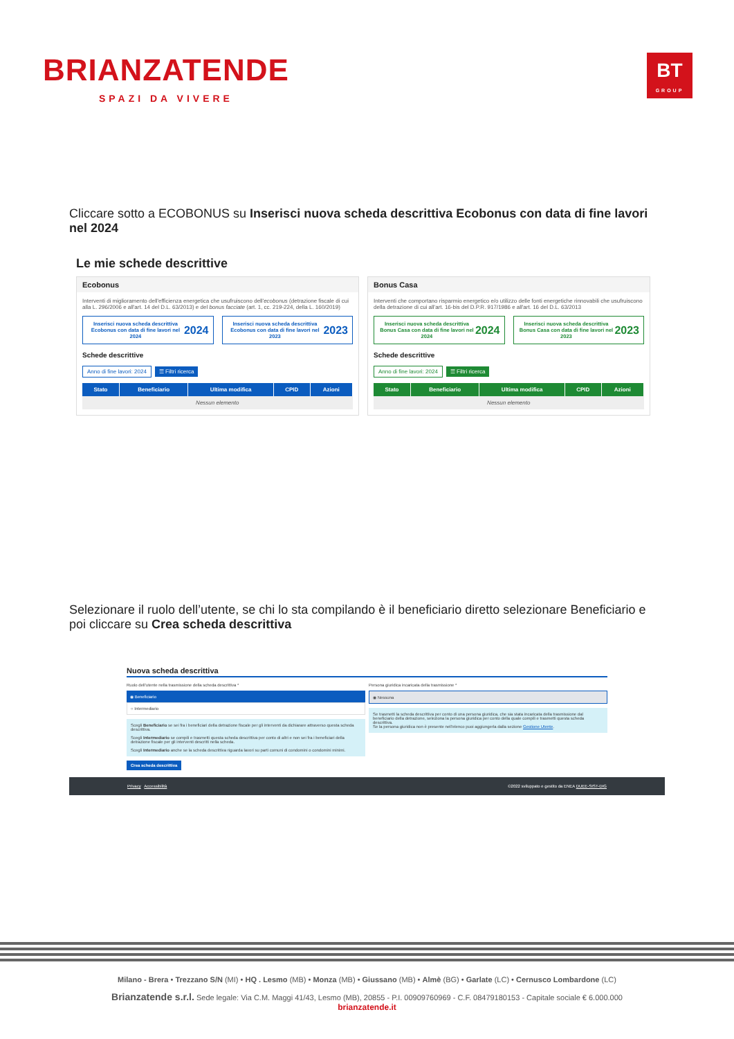BRIANZATENDE
SPAZI DA VIVERE
BT
GROUP
Cliccare sotto a ECOBONUS su Inserisci nuova scheda descrittiva Ecobonus con data di fine lavori nel 2024
Le mie schede descrittive
Ecobonus
Interventi di miglioramento dell'efficienza energetica che usufruiscono dell'ecobonus (detrazione fiscale di cui alla L. 296/2006 e all'art. 14 del D.L. 63/2013) e del bonus facciate (art. 1, cc. 219-224, della L. 160/2019)
Inserisci nuova scheda descrittiva Ecobonus con data di fine lavori nel 2024 2024
Inserisci nuova scheda descrittiva Ecobonus con data di fine lavori nel 2023 2023
Schede descrittive
Anno di fine lavori: 2024 ☰ Filtri ricerca
| Stato | Beneficiario | Ultima modifica | CPID | Azioni |
| --- | --- | --- | --- | --- |
| Nessun elemento | | | | |
Bonus Casa
Interventi che comportano risparmio energetico e/o utilizzo delle fonti energetiche rinnovabili che usufruiscono della detrazione di cui all'art. 16-bis del D.P.R. 917/1986 e all'art. 16 del D.L. 63/2013
Inserisci nuova scheda descrittiva Bonus Casa con data di fine lavori nel 2024 2024
Inserisci nuova scheda descrittiva Bonus Casa con data di fine lavori nel 2023 2023
Schede descrittive
Anno di fine lavori: 2024 ☰ Filtri ricerca
| Stato | Beneficiario | Ultima modifica | CPID | Azioni |
| --- | --- | --- | --- | --- |
| Nessun elemento | | | | |
Selezionare il ruolo dell’utente, se chi lo sta compilando è il beneficiario diretto selezionare Beneficiario e poi cliccare su Crea scheda descrittiva
Nuova scheda descrittiva
Ruolo dell'utente nella trasmissione della scheda descrittiva *
◉ Beneficiario
○ Intermediario
Scegli Beneficiario se sei fra i beneficiari della detrazione fiscale per gli interventi da dichiarare attraverso questa scheda descrittiva.
Scegli Intermediario se compili e trasmetti questa scheda descrittiva per conto di altri e non sei fra i beneficiari della detrazione fiscale per gli interventi descritti nella scheda.
Scegli Intermediario anche se la scheda descrittiva riguarda lavori su parti comuni di condomini o condomini minimi.
Crea scheda descrittiva
Persona giuridica incaricata della trasmissione *
◉ Nessuna
Se trasmetti la scheda descrittiva per conto di una persona giuridica, che sia stata incaricata della trasmissione dal beneficiario della detrazione, seleziona la persona giuridica per conto della quale compili e trasmetti questa scheda descrittiva.
Se la persona giuridica non è presente nell'elenco puoi aggiungerla dalla sezione Gestione Utente.
Privacy Accessibilità ©2022 sviluppato e gestito da ENEA DUEE-SIST-DIG
Milano - Brera • Trezzano S/N (MI) • HQ . Lesmo (MB) • Monza (MB) • Giussano (MB) • Almè (BG) • Garlate (LC) • Cernusco Lombardone (LC)
Brianzatende s.r.l. Sede legale: Via C.M. Maggi 41/43, Lesmo (MB), 20855 - P.I. 00909760969 - C.F. 08479180153 - Capitale sociale € 6.000.000
brianzatende.it